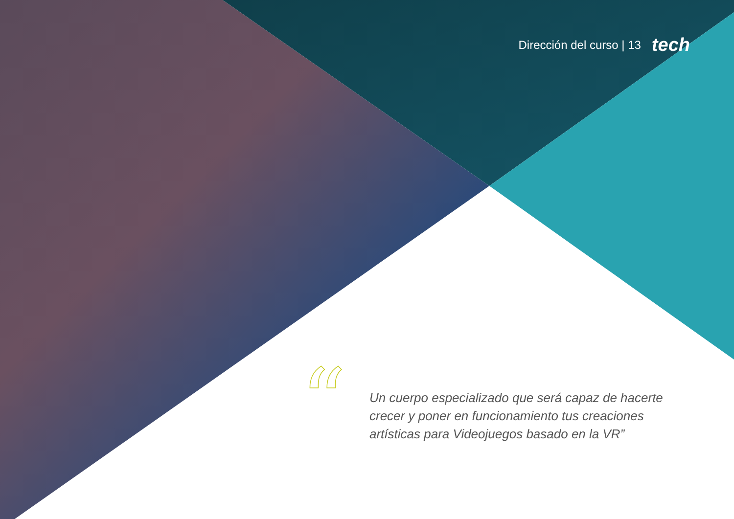Dirección del curso | 13 tech
“
Un cuerpo especializado que será capaz de hacerte crecer y poner en funcionamiento tus creaciones artísticas para Videojuegos basado en la VR”